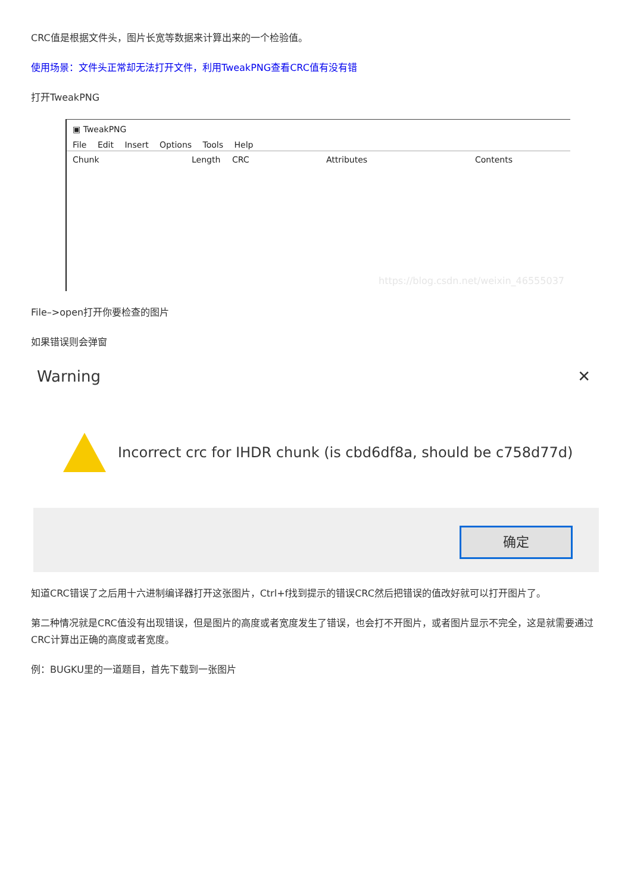CRC值是根据文件头，图片长宽等数据来计算出来的一个检验值。
使用场景：文件头正常却无法打开文件，利用TweakPNG查看CRC值有没有错
打开TweakPNG
▣ TweakPNG
File Edit Insert Options Tools Help
Chunk Length CRC Attributes Contents
https://blog.csdn.net/weixin_46555037
File–>open打开你要检查的图片
如果错误则会弹窗
Warning ✕
Incorrect crc for IHDR chunk (is cbd6df8a, should be c758d77d)
确定
知道CRC错误了之后用十六进制编译器打开这张图片，Ctrl+f找到提示的错误CRC然后把错误的值改好就可以打开图片了。
第二种情况就是CRC值没有出现错误，但是图片的高度或者宽度发生了错误，也会打不开图片，或者图片显示不完全，这是就需要通过CRC计算出正确的高度或者宽度。
例：BUGKU里的一道题目，首先下载到一张图片